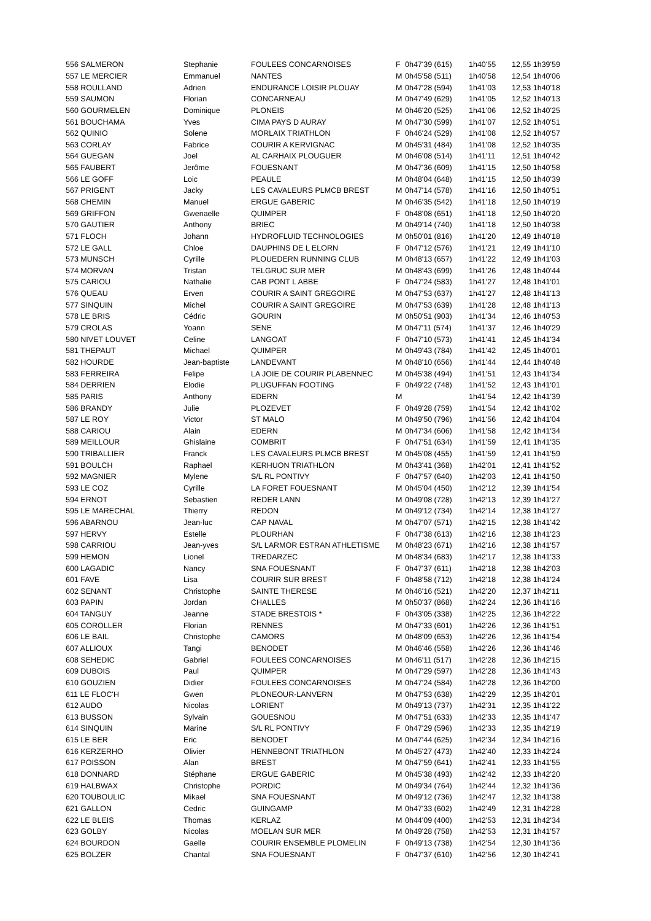| 556 SALMERON | Stephanie | FOULEES CONCARNOISES | F | 0h47'39 (615) | 1h40'55 | 12,55 1h39'59 |
| 557 LE MERCIER | Emmanuel | NANTES | M | 0h45'58 (511) | 1h40'58 | 12,54 1h40'06 |
| 558 ROULLAND | Adrien | ENDURANCE LOISIR PLOUAY | M | 0h47'28 (594) | 1h41'03 | 12,53 1h40'18 |
| 559 SAUMON | Florian | CONCARNEAU | M | 0h47'49 (629) | 1h41'05 | 12,52 1h40'13 |
| 560 GOURMELEN | Dominique | PLONEIS | M | 0h46'20 (525) | 1h41'06 | 12,52 1h40'25 |
| 561 BOUCHAMA | Yves | CIMA PAYS D AURAY | M | 0h47'30 (599) | 1h41'07 | 12,52 1h40'51 |
| 562 QUINIO | Solene | MORLAIX TRIATHLON | F | 0h46'24 (529) | 1h41'08 | 12,52 1h40'57 |
| 563 CORLAY | Fabrice | COURIR A KERVIGNAC | M | 0h45'31 (484) | 1h41'08 | 12,52 1h40'35 |
| 564 GUEGAN | Joel | AL CARHAIX PLOUGUER | M | 0h46'08 (514) | 1h41'11 | 12,51 1h40'42 |
| 565 FAUBERT | Jerôme | FOUESNANT | M | 0h47'36 (609) | 1h41'15 | 12,50 1h40'58 |
| 566 LE GOFF | Loic | PEAULE | M | 0h48'04 (648) | 1h41'15 | 12,50 1h40'39 |
| 567 PRIGENT | Jacky | LES CAVALEURS PLMCB BREST | M | 0h47'14 (578) | 1h41'16 | 12,50 1h40'51 |
| 568 CHEMIN | Manuel | ERGUE GABERIC | M | 0h46'35 (542) | 1h41'18 | 12,50 1h40'19 |
| 569 GRIFFON | Gwenaelle | QUIMPER | F | 0h48'08 (651) | 1h41'18 | 12,50 1h40'20 |
| 570 GAUTIER | Anthony | BRIEC | M | 0h49'14 (740) | 1h41'18 | 12,50 1h40'38 |
| 571 FLOCH | Johann | HYDROFLUID TECHNOLOGIES | M | 0h50'01 (816) | 1h41'20 | 12,49 1h40'18 |
| 572 LE GALL | Chloe | DAUPHINS DE L ELORN | F | 0h47'12 (576) | 1h41'21 | 12,49 1h41'10 |
| 573 MUNSCH | Cyrille | PLOUEDERN RUNNING CLUB | M | 0h48'13 (657) | 1h41'22 | 12,49 1h41'03 |
| 574 MORVAN | Tristan | TELGRUC SUR MER | M | 0h48'43 (699) | 1h41'26 | 12,48 1h40'44 |
| 575 CARIOU | Nathalie | CAB PONT L ABBE | F | 0h47'24 (583) | 1h41'27 | 12,48 1h41'01 |
| 576 QUEAU | Erven | COURIR A SAINT GREGOIRE | M | 0h47'53 (637) | 1h41'27 | 12,48 1h41'13 |
| 577 SINQUIN | Michel | COURIR A SAINT GREGOIRE | M | 0h47'53 (639) | 1h41'28 | 12,48 1h41'13 |
| 578 LE BRIS | Cédric | GOURIN | M | 0h50'51 (903) | 1h41'34 | 12,46 1h40'53 |
| 579 CROLAS | Yoann | SENE | M | 0h47'11 (574) | 1h41'37 | 12,46 1h40'29 |
| 580 NIVET LOUVET | Celine | LANGOAT | F | 0h47'10 (573) | 1h41'41 | 12,45 1h41'34 |
| 581 THEPAUT | Michael | QUIMPER | M | 0h49'43 (784) | 1h41'42 | 12,45 1h40'01 |
| 582 HOURDE | Jean-baptiste | LANDEVANT | M | 0h48'10 (656) | 1h41'44 | 12,44 1h40'48 |
| 583 FERREIRA | Felipe | LA JOIE DE COURIR PLABENNEC | M | 0h45'38 (494) | 1h41'51 | 12,43 1h41'34 |
| 584 DERRIEN | Elodie | PLUGUFFAN FOOTING | F | 0h49'22 (748) | 1h41'52 | 12,43 1h41'01 |
| 585 PARIS | Anthony | EDERN | M | | 1h41'54 | 12,42 1h41'39 |
| 586 BRANDY | Julie | PLOZEVET | F | 0h49'28 (759) | 1h41'54 | 12,42 1h41'02 |
| 587 LE ROY | Victor | ST MALO | M | 0h49'50 (796) | 1h41'56 | 12,42 1h41'04 |
| 588 CARIOU | Alain | EDERN | M | 0h47'34 (606) | 1h41'58 | 12,42 1h41'34 |
| 589 MEILLOUR | Ghislaine | COMBRIT | F | 0h47'51 (634) | 1h41'59 | 12,41 1h41'35 |
| 590 TRIBALLIER | Franck | LES CAVALEURS PLMCB BREST | M | 0h45'08 (455) | 1h41'59 | 12,41 1h41'59 |
| 591 BOULCH | Raphael | KERHUON TRIATHLON | M | 0h43'41 (368) | 1h42'01 | 12,41 1h41'52 |
| 592 MAGNIER | Mylene | S/L RL PONTIVY | F | 0h47'57 (640) | 1h42'03 | 12,41 1h41'50 |
| 593 LE COZ | Cyrille | LA FORET FOUESNANT | M | 0h45'04 (450) | 1h42'12 | 12,39 1h41'54 |
| 594 ERNOT | Sebastien | REDER LANN | M | 0h49'08 (728) | 1h42'13 | 12,39 1h41'27 |
| 595 LE MARECHAL | Thierry | REDON | M | 0h49'12 (734) | 1h42'14 | 12,38 1h41'27 |
| 596 ABARNOU | Jean-luc | CAP NAVAL | M | 0h47'07 (571) | 1h42'15 | 12,38 1h41'42 |
| 597 HERVY | Estelle | PLOURHAN | F | 0h47'38 (613) | 1h42'16 | 12,38 1h41'23 |
| 598 CARRIOU | Jean-yves | S/L LARMOR ESTRAN ATHLETISME | M | 0h48'23 (671) | 1h42'16 | 12,38 1h41'57 |
| 599 HEMON | Lionel | TREDARZEC | M | 0h48'34 (683) | 1h42'17 | 12,38 1h41'33 |
| 600 LAGADIC | Nancy | SNA FOUESNANT | F | 0h47'37 (611) | 1h42'18 | 12,38 1h42'03 |
| 601 FAVE | Lisa | COURIR SUR BREST | F | 0h48'58 (712) | 1h42'18 | 12,38 1h41'24 |
| 602 SENANT | Christophe | SAINTE THERESE | M | 0h46'16 (521) | 1h42'20 | 12,37 1h42'11 |
| 603 PAPIN | Jordan | CHALLES | M | 0h50'37 (868) | 1h42'24 | 12,36 1h41'16 |
| 604 TANGUY | Jeanne | STADE BRESTOIS * | F | 0h43'05 (338) | 1h42'25 | 12,36 1h42'22 |
| 605 COROLLER | Florian | RENNES | M | 0h47'33 (601) | 1h42'26 | 12,36 1h41'51 |
| 606 LE BAIL | Christophe | CAMORS | M | 0h48'09 (653) | 1h42'26 | 12,36 1h41'54 |
| 607 ALLIOUX | Tangi | BENODET | M | 0h46'46 (558) | 1h42'26 | 12,36 1h41'46 |
| 608 SEHEDIC | Gabriel | FOULEES CONCARNOISES | M | 0h46'11 (517) | 1h42'28 | 12,36 1h42'15 |
| 609 DUBOIS | Paul | QUIMPER | M | 0h47'29 (597) | 1h42'28 | 12,36 1h41'43 |
| 610 GOUZIEN | Didier | FOULEES CONCARNOISES | M | 0h47'24 (584) | 1h42'28 | 12,36 1h42'00 |
| 611 LE FLOC'H | Gwen | PLONEOUR-LANVERN | M | 0h47'53 (638) | 1h42'29 | 12,35 1h42'01 |
| 612 AUDO | Nicolas | LORIENT | M | 0h49'13 (737) | 1h42'31 | 12,35 1h41'22 |
| 613 BUSSON | Sylvain | GOUESNOU | M | 0h47'51 (633) | 1h42'33 | 12,35 1h41'47 |
| 614 SINQUIN | Marine | S/L RL PONTIVY | F | 0h47'29 (596) | 1h42'33 | 12,35 1h42'19 |
| 615 LE BER | Eric | BENODET | M | 0h47'44 (625) | 1h42'34 | 12,34 1h42'16 |
| 616 KERZERHO | Olivier | HENNEBONT TRIATHLON | M | 0h45'27 (473) | 1h42'40 | 12,33 1h42'24 |
| 617 POISSON | Alan | BREST | M | 0h47'59 (641) | 1h42'41 | 12,33 1h41'55 |
| 618 DONNARD | Stéphane | ERGUE GABERIC | M | 0h45'38 (493) | 1h42'42 | 12,33 1h42'20 |
| 619 HALBWAX | Christophe | PORDIC | M | 0h49'34 (764) | 1h42'44 | 12,32 1h41'36 |
| 620 TOUBOULIC | Mikael | SNA FOUESNANT | M | 0h49'12 (736) | 1h42'47 | 12,32 1h41'38 |
| 621 GALLON | Cedric | GUINGAMP | M | 0h47'33 (602) | 1h42'49 | 12,31 1h42'28 |
| 622 LE BLEIS | Thomas | KERLAZ | M | 0h44'09 (400) | 1h42'53 | 12,31 1h42'34 |
| 623 GOLBY | Nicolas | MOELAN SUR MER | M | 0h49'28 (758) | 1h42'53 | 12,31 1h41'57 |
| 624 BOURDON | Gaelle | COURIR ENSEMBLE PLOMELIN | F | 0h49'13 (738) | 1h42'54 | 12,30 1h41'36 |
| 625 BOLZER | Chantal | SNA FOUESNANT | F | 0h47'37 (610) | 1h42'56 | 12,30 1h42'41 |